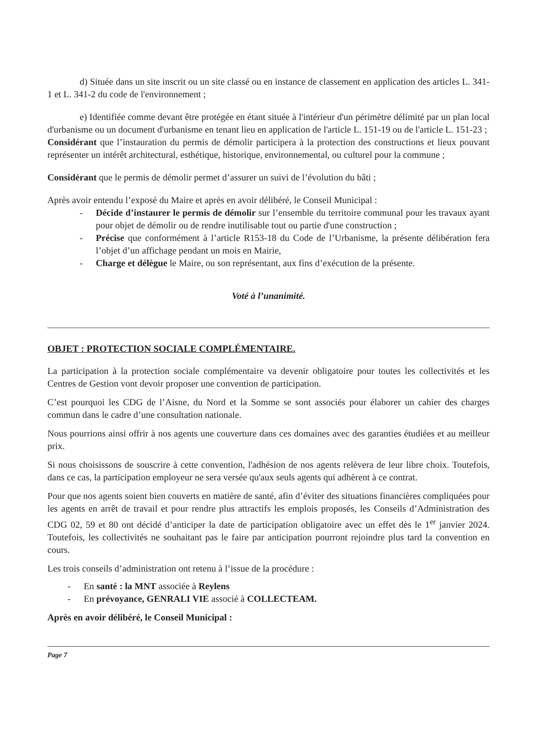d) Située dans un site inscrit ou un site classé ou en instance de classement en application des articles L. 341-1 et L. 341-2 du code de l'environnement ;
e) Identifiée comme devant être protégée en étant située à l'intérieur d'un périmètre délimité par un plan local d'urbanisme ou un document d'urbanisme en tenant lieu en application de l'article L. 151-19 ou de l'article L. 151-23 ;
Considérant que l’instauration du permis de démolir participera à la protection des constructions et lieux pouvant représenter un intérêt architectural, esthétique, historique, environnemental, ou culturel pour la commune ;
Considérant que le permis de démolir permet d’assurer un suivi de l’évolution du bâti ;
Après avoir entendu l’exposé du Maire et après en avoir délibéré, le Conseil Municipal :
- Décide d’instaurer le permis de démolir sur l’ensemble du territoire communal pour les travaux ayant pour objet de démolir ou de rendre inutilisable tout ou partie d'une construction ;
- Précise que conformément à l’article R153-18 du Code de l’Urbanisme, la présente délibération fera l’objet d’un affichage pendant un mois en Mairie,
- Charge et délègue le Maire, ou son représentant, aux fins d’exécution de la présente.
Voté à l’unanimité.
OBJET : PROTECTION SOCIALE COMPLÉMENTAIRE.
La participation à la protection sociale complémentaire va devenir obligatoire pour toutes les collectivités et les Centres de Gestion vont devoir proposer une convention de participation.
C’est pourquoi les CDG de l’Aisne, du Nord et la Somme se sont associés pour élaborer un cahier des charges commun dans le cadre d’une consultation nationale.
Nous pourrions ainsi offrir à nos agents une couverture dans ces domaines avec des garanties étudiées et au meilleur prix.
Si nous choisissons de souscrire à cette convention, l'adhésion de nos agents relèvera de leur libre choix. Toutefois, dans ce cas, la participation employeur ne sera versée qu'aux seuls agents qui adhèrent à ce contrat.
Pour que nos agents soient bien couverts en matière de santé, afin d’éviter des situations financières compliquées pour les agents en arrêt de travail et pour rendre plus attractifs les emplois proposés, les Conseils d’Administration des CDG 02, 59 et 80 ont décidé d’anticiper la date de participation obligatoire avec un effet dès le 1<sup>er</sup> janvier 2024. Toutefois, les collectivités ne souhaitant pas le faire par anticipation pourront rejoindre plus tard la convention en cours.
Les trois conseils d’administration ont retenu à l’issue de la procédure :
- En santé : la MNT associée à Reylens
- En prévoyance, GENRALI VIE associé à COLLECTEAM.
Après en avoir délibéré, le Conseil Municipal :
Page 7